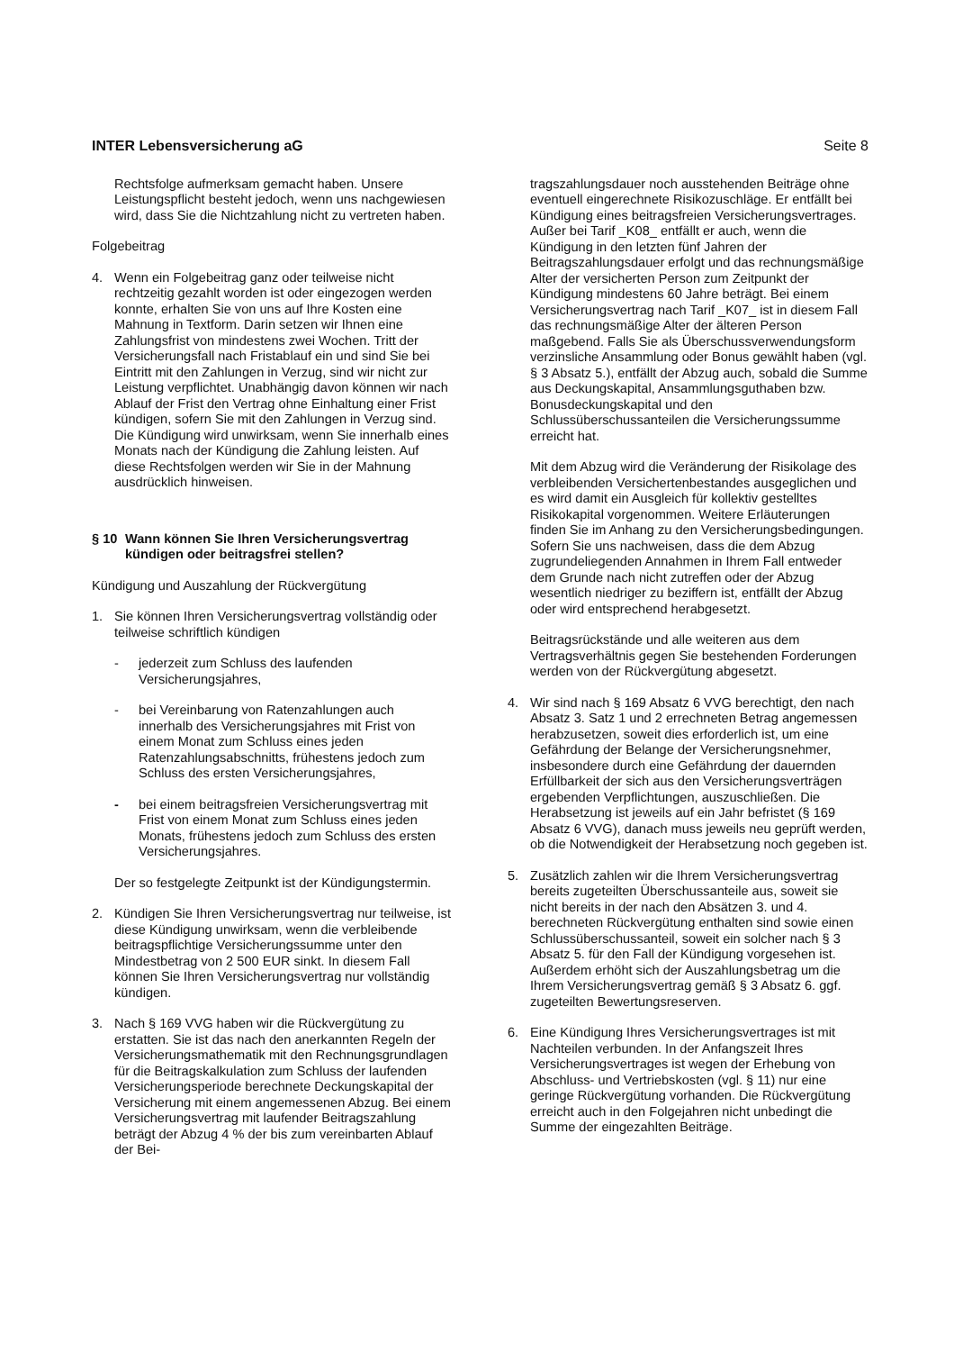INTER Lebensversicherung aG Seite 8
Rechtsfolge aufmerksam gemacht haben. Unsere Leistungspflicht besteht jedoch, wenn uns nachgewiesen wird, dass Sie die Nichtzahlung nicht zu vertreten haben.
Folgebeitrag
4. Wenn ein Folgebeitrag ganz oder teilweise nicht rechtzeitig gezahlt worden ist oder eingezogen werden konnte, erhalten Sie von uns auf Ihre Kosten eine Mahnung in Textform. Darin setzen wir Ihnen eine Zahlungsfrist von mindestens zwei Wochen. Tritt der Versicherungsfall nach Fristablauf ein und sind Sie bei Eintritt mit den Zahlungen in Verzug, sind wir nicht zur Leistung verpflichtet. Unabhängig davon können wir nach Ablauf der Frist den Vertrag ohne Einhaltung einer Frist kündigen, sofern Sie mit den Zahlungen in Verzug sind. Die Kündigung wird unwirksam, wenn Sie innerhalb eines Monats nach der Kündigung die Zahlung leisten. Auf diese Rechtsfolgen werden wir Sie in der Mahnung ausdrücklich hinweisen.
§ 10 Wann können Sie Ihren Versicherungsvertrag kündigen oder beitragsfrei stellen?
Kündigung und Auszahlung der Rückvergütung
1. Sie können Ihren Versicherungsvertrag vollständig oder teilweise schriftlich kündigen
- jederzeit zum Schluss des laufenden Versicherungsjahres,
- bei Vereinbarung von Ratenzahlungen auch innerhalb des Versicherungsjahres mit Frist von einem Monat zum Schluss eines jeden Ratenzahlungsabschnitts, frühestens jedoch zum Schluss des ersten Versicherungsjahres,
- bei einem beitragsfreien Versicherungsvertrag mit Frist von einem Monat zum Schluss eines jeden Monats, frühestens jedoch zum Schluss des ersten Versicherungsjahres.
Der so festgelegte Zeitpunkt ist der Kündigungstermin.
2. Kündigen Sie Ihren Versicherungsvertrag nur teilweise, ist diese Kündigung unwirksam, wenn die verbleibende beitragspflichtige Versicherungssumme unter den Mindestbetrag von 2 500 EUR sinkt. In diesem Fall können Sie Ihren Versicherungsvertrag nur vollständig kündigen.
3. Nach § 169 VVG haben wir die Rückvergütung zu erstatten. Sie ist das nach den anerkannten Regeln der Versicherungsmathematik mit den Rechnungsgrundlagen für die Beitragskalkulation zum Schluss der laufenden Versicherungsperiode berechnete Deckungskapital der Versicherung mit einem angemessenen Abzug. Bei einem Versicherungsvertrag mit laufender Beitragszahlung beträgt der Abzug 4 % der bis zum vereinbarten Ablauf der Bei-
tragszahlungsdauer noch ausstehenden Beiträge ohne eventuell eingerechnete Risikozuschläge. Er entfällt bei Kündigung eines beitragsfreien Versicherungsvertrages. Außer bei Tarif _K08_ entfällt er auch, wenn die Kündigung in den letzten fünf Jahren der Beitragszahlungsdauer erfolgt und das rechnungsmäßige Alter der versicherten Person zum Zeitpunkt der Kündigung mindestens 60 Jahre beträgt. Bei einem Versicherungsvertrag nach Tarif _K07_ ist in diesem Fall das rechnungsmäßige Alter der älteren Person maßgebend. Falls Sie als Überschussverwendungsform verzinsliche Ansammlung oder Bonus gewählt haben (vgl. § 3 Absatz 5.), entfällt der Abzug auch, sobald die Summe aus Deckungskapital, Ansammlungsguthaben bzw. Bonusdeckungskapital und den Schlussüberschussanteilen die Versicherungssumme erreicht hat.
Mit dem Abzug wird die Veränderung der Risikolage des verbleibenden Versichertenbestandes ausgeglichen und es wird damit ein Ausgleich für kollektiv gestelltes Risikokapital vorgenommen. Weitere Erläuterungen finden Sie im Anhang zu den Versicherungsbedingungen. Sofern Sie uns nachweisen, dass die dem Abzug zugrundeliegenden Annahmen in Ihrem Fall entweder dem Grunde nach nicht zutreffen oder der Abzug wesentlich niedriger zu beziffern ist, entfällt der Abzug oder wird entsprechend herabgesetzt.
Beitragsrückstände und alle weiteren aus dem Vertragsverhältnis gegen Sie bestehenden Forderungen werden von der Rückvergütung abgesetzt.
4. Wir sind nach § 169 Absatz 6 VVG berechtigt, den nach Absatz 3. Satz 1 und 2 errechneten Betrag angemessen herabzusetzen, soweit dies erforderlich ist, um eine Gefährdung der Belange der Versicherungsnehmer, insbesondere durch eine Gefährdung der dauernden Erfüllbarkeit der sich aus den Versicherungsverträgen ergebenden Verpflichtungen, auszuschließen. Die Herabsetzung ist jeweils auf ein Jahr befristet (§ 169 Absatz 6 VVG), danach muss jeweils neu geprüft werden, ob die Notwendigkeit der Herabsetzung noch gegeben ist.
5. Zusätzlich zahlen wir die Ihrem Versicherungsvertrag bereits zugeteilten Überschussanteile aus, soweit sie nicht bereits in der nach den Absätzen 3. und 4. berechneten Rückvergütung enthalten sind sowie einen Schlussüberschussanteil, soweit ein solcher nach § 3 Absatz 5. für den Fall der Kündigung vorgesehen ist. Außerdem erhöht sich der Auszahlungsbetrag um die Ihrem Versicherungsvertrag gemäß § 3 Absatz 6. ggf. zugeteilten Bewertungsreserven.
6. Eine Kündigung Ihres Versicherungsvertrages ist mit Nachteilen verbunden. In der Anfangszeit Ihres Versicherungsvertrages ist wegen der Erhebung von Abschluss- und Vertriebskosten (vgl. § 11) nur eine geringe Rückvergütung vorhanden. Die Rückvergütung erreicht auch in den Folgejahren nicht unbedingt die Summe der eingezahlten Beiträge.